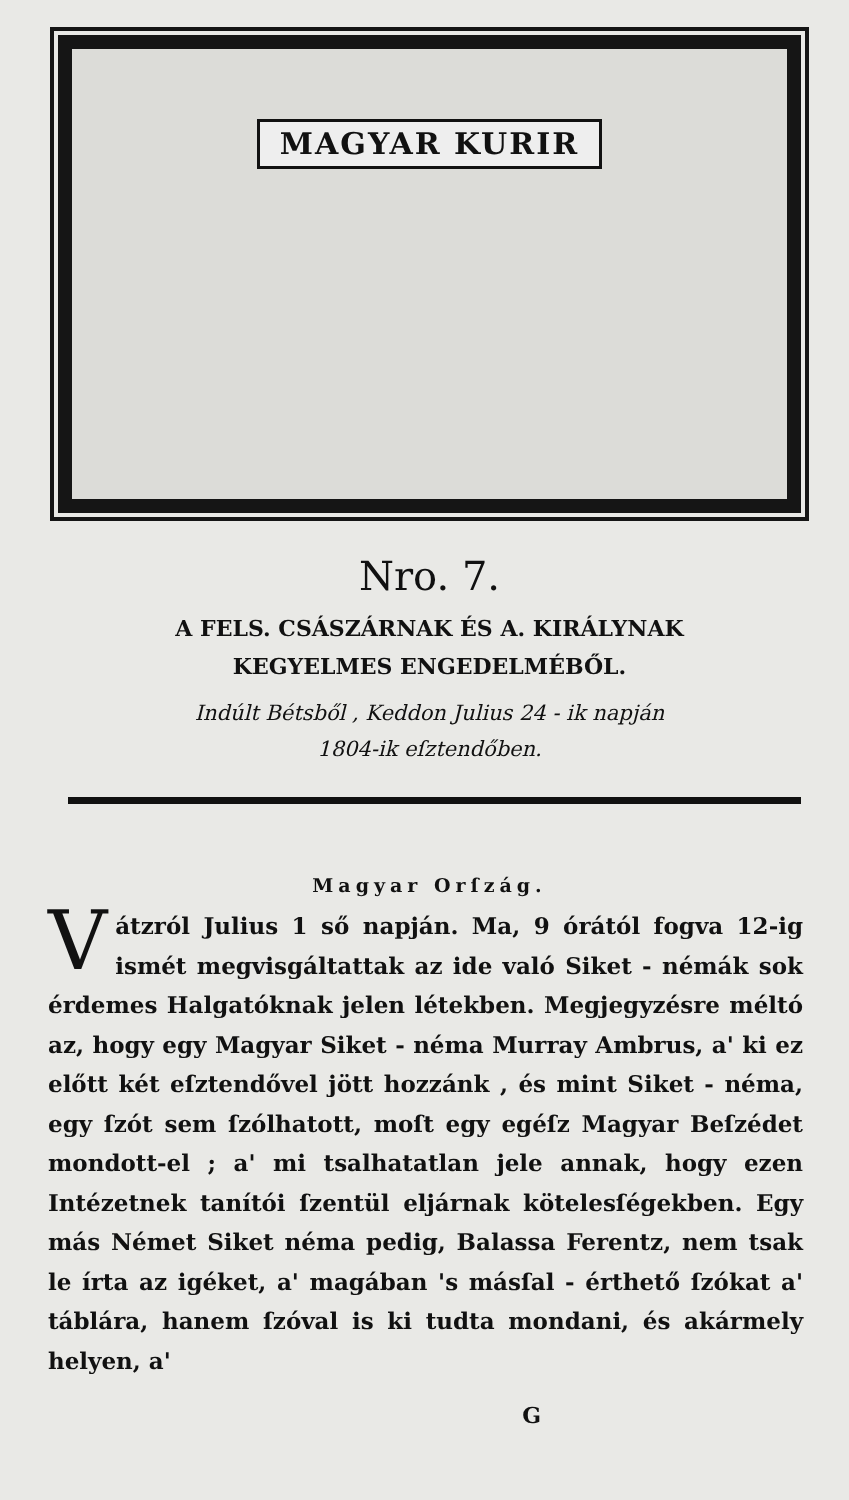MAGYAR KURIR
Nro. 7.
A FELS. CSÁSZÁRNAK ÉS A. KIRÁLYNAK
KEGYELMES ENGEDELMÉBŐL.
Indúlt Bétsből , Keddon Julius 24 - ik napján
1804-ik eſztendőben.
Magyar Orſzág.
Vátzról Julius 1 ső napján. Ma, 9 órától fogva 12-ig ismét megvisgáltattak az ide való Siket - némák sok érdemes Halgatóknak jelen létekben. Megjegyzésre méltó az, hogy egy Magyar Siket - néma Murray Ambrus, a' ki ez előtt két eſztendővel jött hozzánk , és mint Siket - néma, egy ſzót sem ſzólhatott, moſt egy egéſz Magyar Beſzédet mondott-el ; a' mi tsalhatatlan jele annak, hogy ezen Intézetnek tanítói ſzentül eljárnak kötelesſégekben. Egy más Német Siket néma pedig, Balassa Ferentz, nem tsak le írta az igéket, a' magában 's másſal - érthető ſzókat a' táblára, hanem ſzóval is ki tudta mondani, és akármely helyen, a'
G